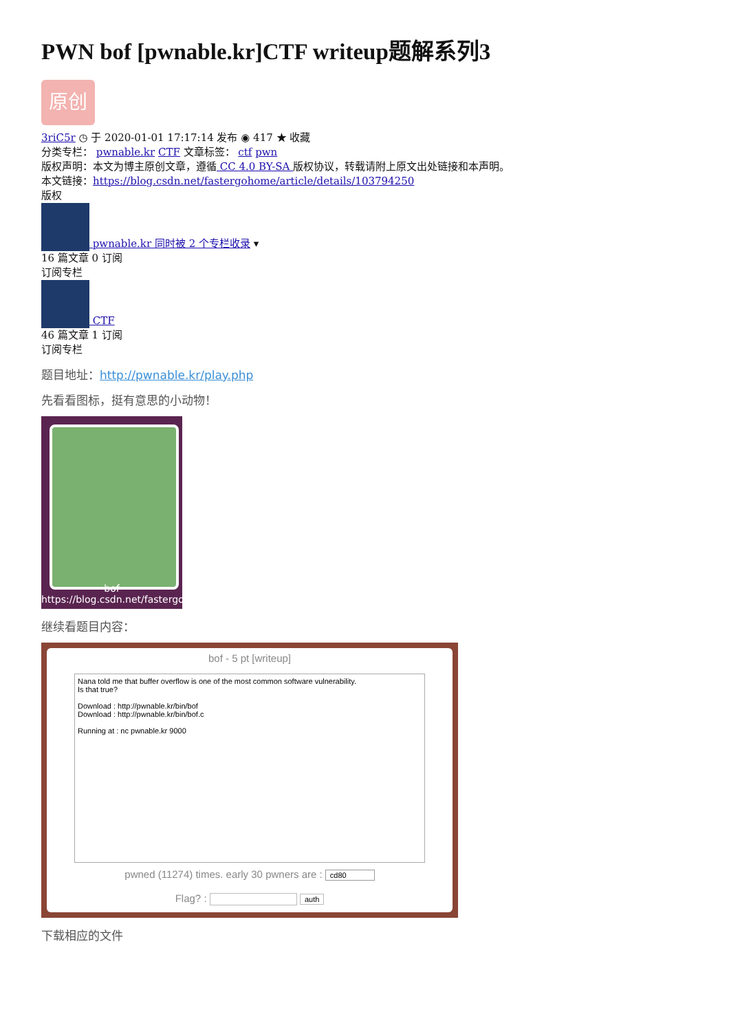PWN bof [pwnable.kr]CTF writeup题解系列3
原创
3riC5r ◷ 于 2020-01-01 17:17:14 发布 ◉ 417 ★ 收藏
分类专栏： pwnable.kr CTF 文章标签： ctf pwn
版权声明：本文为博主原创文章，遵循 CC 4.0 BY-SA 版权协议，转载请附上原文出处链接和本声明。
本文链接：https://blog.csdn.net/fastergohome/article/details/103794250
版权
pwnable.kr 同时被 2 个专栏收录 ▾
16 篇文章 0 订阅
订阅专栏
CTF
46 篇文章 1 订阅
订阅专栏
题目地址：http://pwnable.kr/play.php
先看看图标，挺有意思的小动物！
bof https://blog.csdn.net/fastergohome
继续看题目内容：
bof - 5 pt [writeup]
Nana told me that buffer overflow is one of the most common software vulnerability.
Is that true?
Download : http://pwnable.kr/bin/bof
Download : http://pwnable.kr/bin/bof.c
Running at : nc pwnable.kr 9000
pwned (11274) times. early 30 pwners are : cd80
Flag? : auth
下载相应的文件